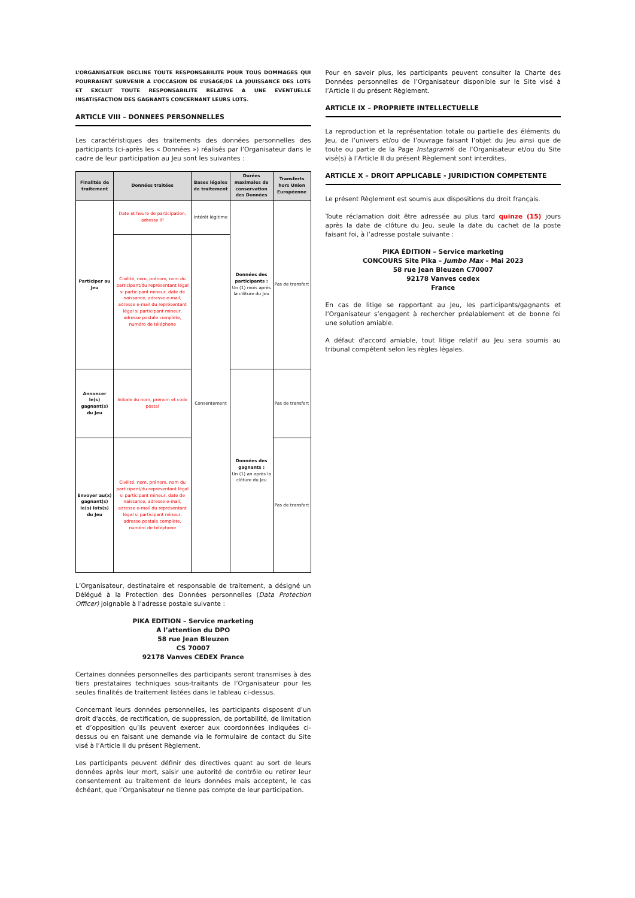L’ORGANISATEUR DECLINE TOUTE RESPONSABILITE POUR TOUS DOMMAGES QUI POURRAIENT SURVENIR A L’OCCASION DE L’USAGE/DE LA JOUISSANCE DES LOTS ET EXCLUT TOUTE RESPONSABILITE RELATIVE A UNE EVENTUELLE INSATISFACTION DES GAGNANTS CONCERNANT LEURS LOTS.
ARTICLE VIII – DONNEES PERSONNELLES
Les caractéristiques des traitements des données personnelles des participants (ci-après les « Données ») réalisés par l’Organisateur dans le cadre de leur participation au Jeu sont les suivantes :
| Finalités de traitement | Données traitées | Bases légales de traitement | Durées maximales de conservation des Données | Transferts hors Union Européenne |
| --- | --- | --- | --- | --- |
| Participer au Jeu | Date et heure de participation, adresse IP | Intérêt légitime | Données des participants : Un (1) mois après la clôture du Jeu | Pas de transfert |
| | Civilité, nom, prénom, nom du participant/du représentant légal si participant mineur, date de naissance, adresse e-mail, adresse e-mail du représentant légal si participant mineur, adresse postale complète, numéro de téléphone | Consentement | | |
| Annoncer le(s) gagnant(s) du Jeu | Initiale du nom, prénom et code postal | | Données des gagnants : Un (1) an après la clôture du Jeu | Pas de transfert |
| Envoyer au(x) gagnant(s) le(s) lots(s) du Jeu | Civilité, nom, prénom, nom du participant/du représentant légal si participant mineur, date de naissance, adresse e-mail, adresse e-mail du représentant légal si participant mineur, adresse postale complète, numéro de téléphone | | | Pas de transfert |
L’Organisateur, destinataire et responsable de traitement, a désigné un Délégué à la Protection des Données personnelles (Data Protection Officer) joignable à l’adresse postale suivante :
PIKA EDITION – Service marketing
A l’attention du DPO
58 rue Jean Bleuzen
CS 70007
92178 Vanves CEDEX France
Certaines données personnelles des participants seront transmises à des tiers prestataires techniques sous-traitants de l’Organisateur pour les seules finalités de traitement listées dans le tableau ci-dessus.
Concernant leurs données personnelles, les participants disposent d’un droit d'accès, de rectification, de suppression, de portabilité, de limitation et d’opposition qu’ils peuvent exercer aux coordonnées indiquées ci-dessus ou en faisant une demande via le formulaire de contact du Site visé à l’Article II du présent Règlement.
Les participants peuvent définir des directives quant au sort de leurs données après leur mort, saisir une autorité de contrôle ou retirer leur consentement au traitement de leurs données mais acceptent, le cas échéant, que l’Organisateur ne tienne pas compte de leur participation.
Pour en savoir plus, les participants peuvent consulter la Charte des Données personnelles de l’Organisateur disponible sur le Site visé à l’Article II du présent Règlement.
ARTICLE IX – PROPRIETE INTELLECTUELLE
La reproduction et la représentation totale ou partielle des éléments du Jeu, de l’univers et/ou de l’ouvrage faisant l’objet du Jeu ainsi que de toute ou partie de la Page Instagram® de l’Organisateur et/ou du Site visé(s) à l’Article II du présent Règlement sont interdites.
ARTICLE X – DROIT APPLICABLE - JURIDICTION COMPETENTE
Le présent Règlement est soumis aux dispositions du droit français.
Toute réclamation doit être adressée au plus tard quinze (15) jours après la date de clôture du Jeu, seule la date du cachet de la poste faisant foi, à l’adresse postale suivante :
PIKA ÉDITION – Service marketing
CONCOURS Site Pika – Jumbo Max – Mai 2023
58 rue Jean Bleuzen C70007
92178 Vanves cedex
France
En cas de litige se rapportant au Jeu, les participants/gagnants et l’Organisateur s’engagent à rechercher préalablement et de bonne foi une solution amiable.
A défaut d'accord amiable, tout litige relatif au Jeu sera soumis au tribunal compétent selon les règles légales.